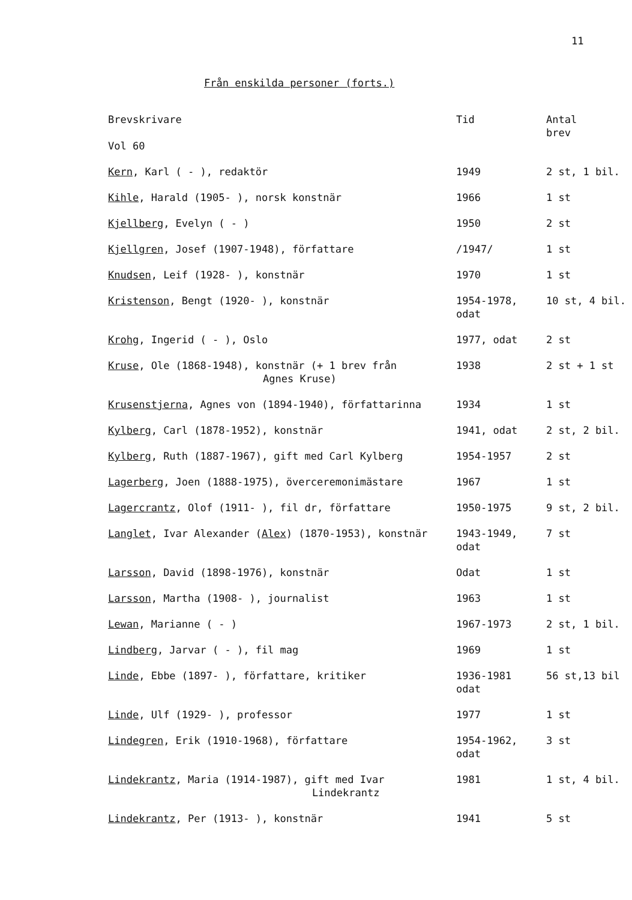11
Från enskilda personer (forts.)
| Brevskrivare Vol 60 | Tid | Antal brev |
| --- | --- | --- |
| Kern , Karl ( - ), redaktör | 1949 | 2 st, 1 bil. |
| Kihle , Harald (1905- ), norsk konstnär | 1966 | 1 st |
| Kjellberg , Evelyn ( - ) | 1950 | 2 st |
| Kjellgren , Josef (1907-1948), författare | /1947/ | 1 st |
| Knudsen , Leif (1928- ), konstnär | 1970 | 1 st |
| Kristenson , Bengt (1920- ), konstnär | 1954-1978, odat | 10 st, 4 bil. |
| Krohg , Ingerid ( - ), Oslo | 1977, odat | 2 st |
| Kruse , Ole (1868-1948), konstnär (+ 1 brev från Agnes Kruse) | 1938 | 2 st + 1 st |
| Krusenstjerna , Agnes von (1894-1940), författarinna | 1934 | 1 st |
| Kylberg , Carl (1878-1952), konstnär | 1941, odat | 2 st, 2 bil. |
| Kylberg , Ruth (1887-1967), gift med Carl Kylberg | 1954-1957 | 2 st |
| Lagerberg , Joen (1888-1975), överceremonimästare | 1967 | 1 st |
| Lagercrantz , Olof (1911- ), fil dr, författare | 1950-1975 | 9 st, 2 bil. |
| Langlet , Ivar Alexander ( Alex ) (1870-1953), konstnär | 1943-1949, odat | 7 st |
| Larsson , David (1898-1976), konstnär | Odat | 1 st |
| Larsson , Martha (1908- ), journalist | 1963 | 1 st |
| Lewan , Marianne ( - ) | 1967-1973 | 2 st, 1 bil. |
| Lindberg , Jarvar ( - ), fil mag | 1969 | 1 st |
| Linde , Ebbe (1897- ), författare, kritiker | 1936-1981 odat | 56 st,13 bil |
| Linde , Ulf (1929- ), professor | 1977 | 1 st |
| Lindegren , Erik (1910-1968), författare | 1954-1962, odat | 3 st |
| Lindekrantz , Maria (1914-1987), gift med Ivar Lindekrantz | 1981 | 1 st, 4 bil. |
| Lindekrantz , Per (1913- ), konstnär | 1941 | 5 st |